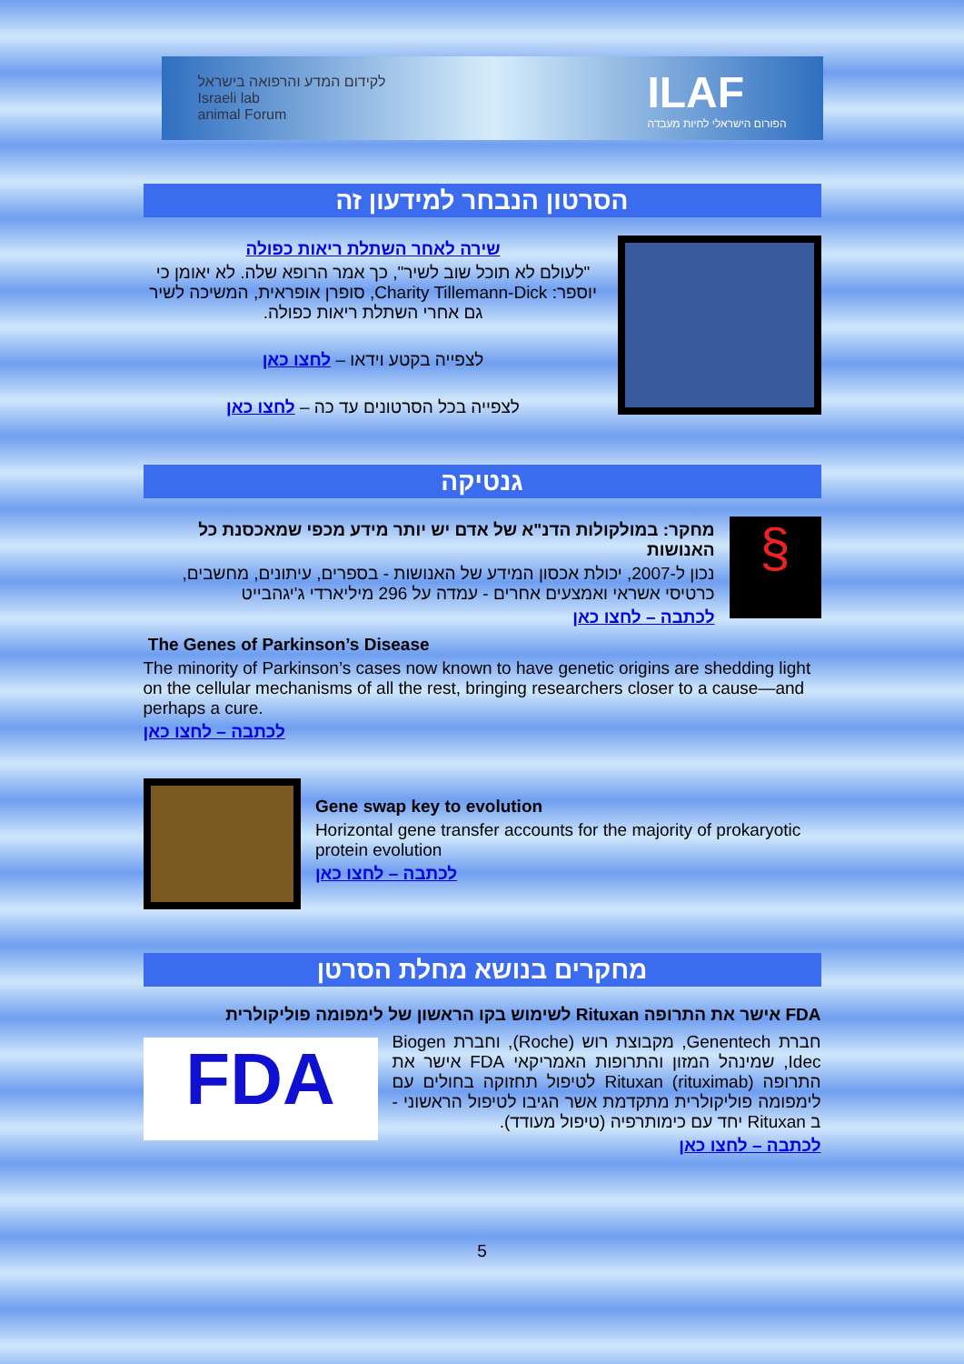לקידום המדע והרפואה בישראל
Israeli lab
animal Forum
ILAF
הפורום הישראלי לחיות מעבדה
הסרטון הנבחר למידעון זה
שירה לאחר השתלת ריאות כפולה
"לעולם לא תוכל שוב לשיר", כך אמר הרופא שלה. לא יאומן כי יוספר: Charity Tillemann-Dick, סופרן אופראית, המשיכה לשיר גם אחרי השתלת ריאות כפולה.
לצפייה בקטע וידאו – לחצו כאן
לצפייה בכל הסרטונים עד כה – לחצו כאן
גנטיקה
§
מחקר: במולקולות הדנ"א של אדם יש יותר מידע מכפי שמאכסנת כל האנושות
נכון ל-2007, יכולת אכסון המידע של האנושות - בספרים, עיתונים, מחשבים, כרטיסי אשראי ואמצעים אחרים - עמדה על 296 מיליארדי ג'יגהבייט
לכתבה – לחצו כאן
The Genes of Parkinson’s Disease
The minority of Parkinson’s cases now known to have genetic origins are shedding light on the cellular mechanisms of all the rest, bringing researchers closer to a cause—and perhaps a cure.
לכתבה – לחצו כאן
Gene swap key to evolution
Horizontal gene transfer accounts for the majority of prokaryotic protein evolution
לכתבה – לחצו כאן
מחקרים בנושא מחלת הסרטן
FDA אישר את התרופה Rituxan לשימוש בקו הראשון של לימפומה פוליקולרית
חברת Genentech, מקבוצת רוש (Roche), וחברת Biogen Idec, שמינהל המזון והתרופות האמריקאי FDA אישר את התרופה Rituxan (rituximab) לטיפול תחזוקה בחולים עם לימפומה פוליקולרית מתקדמת אשר הגיבו לטיפול הראשוני - ב Rituxan יחד עם כימותרפיה (טיפול מעודד).
לכתבה – לחצו כאן
FDA
5